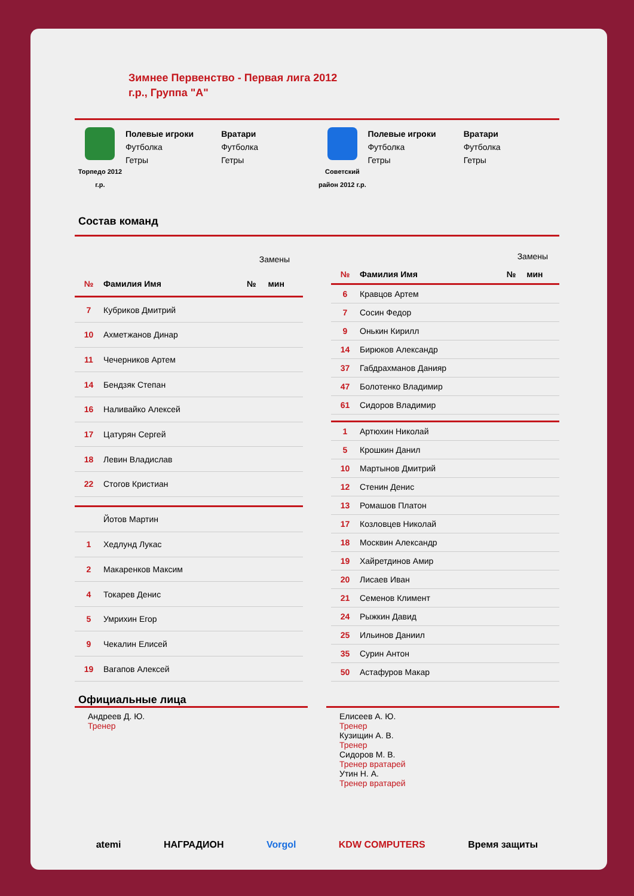Зимнее Первенство - Первая лига 2012 г.р., Группа "А"
Торпедо 2012 г.р.
Полевые игроки
Футболка
Гетры
Вратари
Футболка
Гетры
Советский район 2012 г.р.
Полевые игроки
Футболка
Гетры
Вратари
Футболка
Гетры
Состав команд
| | | Замены | |
| № | Фамилия Имя | № | мин |
| 7 | Кубриков Дмитрий | | |
| 10 | Ахметжанов Динар | | |
| 11 | Чечерников Артем | | |
| 14 | Бендзяк Степан | | |
| 16 | Наливайко Алексей | | |
| 17 | Цатурян Сергей | | |
| 18 | Левин Владислав | | |
| 22 | Стогов Кристиан | | |
| | Йотов Мартин | | |
| 1 | Хедлунд Лукас | | |
| 2 | Макаренков Максим | | |
| 4 | Токарев Денис | | |
| 5 | Умрихин Егор | | |
| 9 | Чекалин Елисей | | |
| 19 | Вагапов Алексей | | |
| | | Замены | |
| № | Фамилия Имя | № | мин |
| 6 | Кравцов Артем | | |
| 7 | Сосин Федор | | |
| 9 | Онькин Кирилл | | |
| 14 | Бирюков Александр | | |
| 37 | Габдрахманов Данияр | | |
| 47 | Болотенко Владимир | | |
| 61 | Сидоров Владимир | | |
| 1 | Артюхин Николай | | |
| 5 | Крошкин Данил | | |
| 10 | Мартынов Дмитрий | | |
| 12 | Стенин Денис | | |
| 13 | Ромашов Платон | | |
| 17 | Козловцев Николай | | |
| 18 | Москвин Александр | | |
| 19 | Хайретдинов Амир | | |
| 20 | Лисаев Иван | | |
| 21 | Семенов Климент | | |
| 24 | Рыжкин Давид | | |
| 25 | Ильинов Даниил | | |
| 35 | Сурин Антон | | |
| 50 | Астафуров Макар | | |
Официальные лица
Андреев Д. Ю.
Тренер
Елисеев А. Ю.
Тренер
Кузищин А. В.
Тренер
Сидоров М. В.
Тренер вратарей
Утин Н. А.
Тренер вратарей
atemi НАГРАДИОН Vorgol KDW COMPUTERS Время защиты